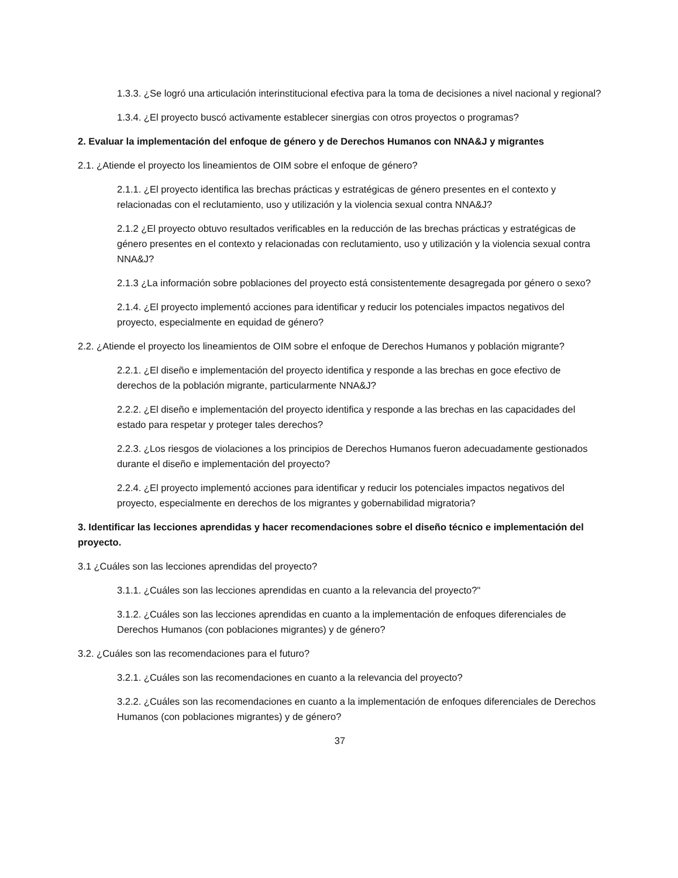1.3.3. ¿Se logró una articulación interinstitucional efectiva para la toma de decisiones a nivel nacional y regional?
1.3.4. ¿El proyecto buscó activamente establecer sinergias con otros proyectos o programas?
2. Evaluar la implementación del enfoque de género y de Derechos Humanos con NNA&J y migrantes
2.1. ¿Atiende el proyecto los lineamientos de OIM sobre el enfoque de género?
2.1.1. ¿El proyecto identifica las brechas prácticas y estratégicas de género presentes en el contexto y relacionadas con el reclutamiento, uso y utilización y la violencia sexual contra NNA&J?
2.1.2 ¿El proyecto obtuvo resultados verificables en la reducción de las brechas prácticas y estratégicas de género presentes en el contexto y relacionadas con reclutamiento, uso y utilización y la violencia sexual contra NNA&J?
2.1.3 ¿La información sobre poblaciones del proyecto está consistentemente desagregada por género o sexo?
2.1.4. ¿El proyecto implementó acciones para identificar y reducir los potenciales impactos negativos del proyecto, especialmente en equidad de género?
2.2. ¿Atiende el proyecto los lineamientos de OIM sobre el enfoque de Derechos Humanos y población migrante?
2.2.1. ¿El diseño e implementación del proyecto identifica y responde a las brechas en goce efectivo de derechos de la población migrante, particularmente NNA&J?
2.2.2. ¿El diseño e implementación del proyecto identifica y responde a las brechas en las capacidades del estado para respetar y proteger tales derechos?
2.2.3. ¿Los riesgos de violaciones a los principios de Derechos Humanos fueron adecuadamente gestionados durante el diseño e implementación del proyecto?
2.2.4. ¿El proyecto implementó acciones para identificar y reducir los potenciales impactos negativos del proyecto, especialmente en derechos de los migrantes y gobernabilidad migratoria?
3. Identificar las lecciones aprendidas y hacer recomendaciones sobre el diseño técnico e implementación del proyecto.
3.1 ¿Cuáles son las lecciones aprendidas del proyecto?
3.1.1. ¿Cuáles son las lecciones aprendidas en cuanto a la relevancia del proyecto?"
3.1.2. ¿Cuáles son las lecciones aprendidas en cuanto a la implementación de enfoques diferenciales de Derechos Humanos (con poblaciones migrantes) y de género?
3.2. ¿Cuáles son las recomendaciones para el futuro?
3.2.1. ¿Cuáles son las recomendaciones en cuanto a la relevancia del proyecto?
3.2.2. ¿Cuáles son las recomendaciones en cuanto a la implementación de enfoques diferenciales de Derechos Humanos (con poblaciones migrantes) y de género?
37